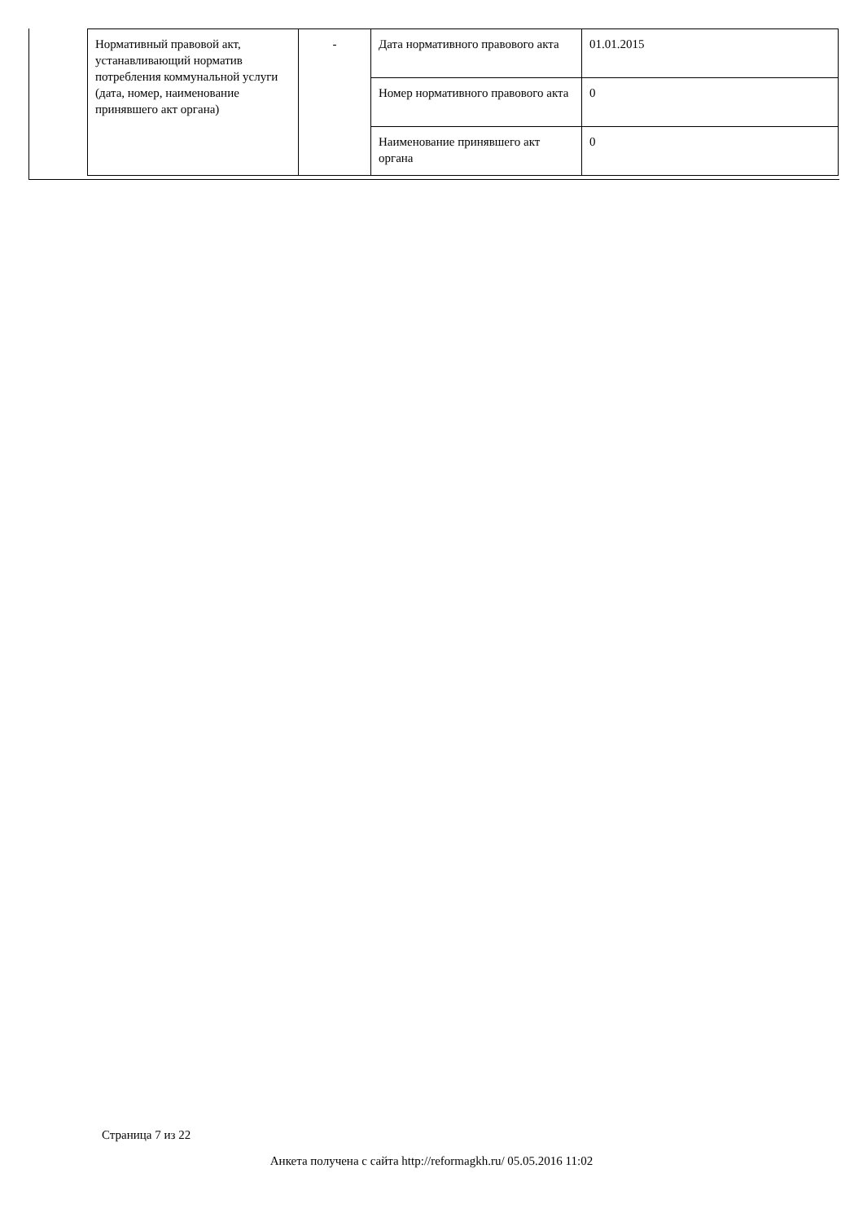| Нормативный правовой акт, устанавливающий норматив потребления коммунальной услуги (дата, номер, наименование принявшего акт органа) | - | Дата нормативного правового акта | 01.01.2015 |
| | | Номер нормативного правового акта | 0 |
| | | Наименование принявшего акт органа | 0 |
Страница 7 из 22
Анкета получена с сайта http://reformagkh.ru/ 05.05.2016 11:02